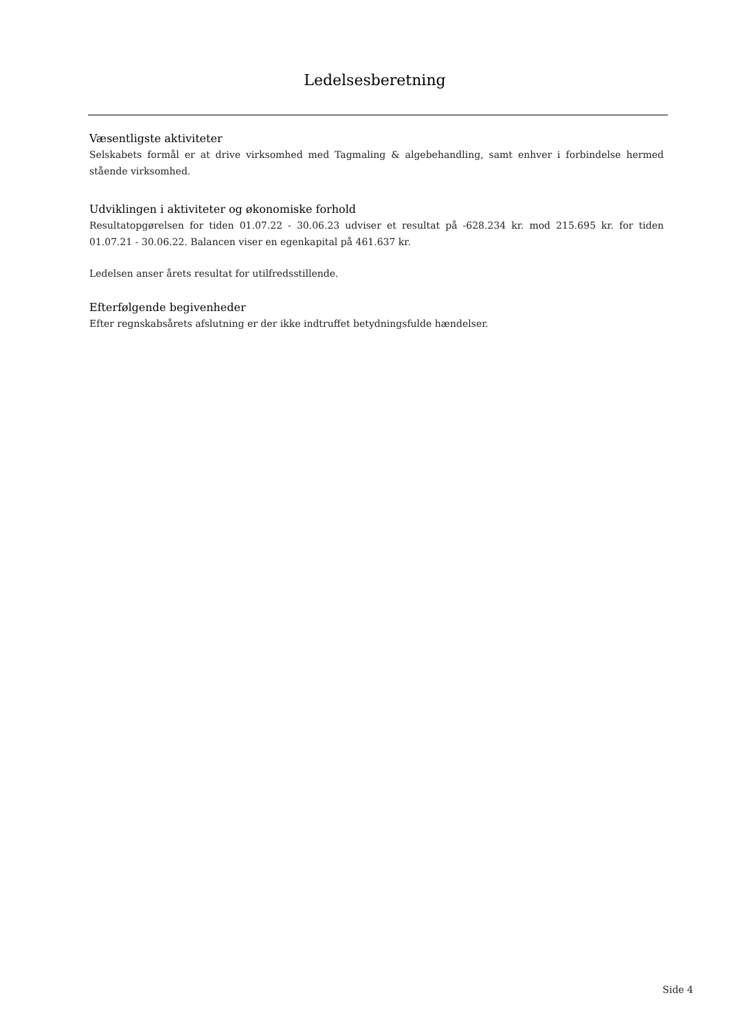Ledelsesberetning
Væsentligste aktiviteter
Selskabets formål er at drive virksomhed med Tagmaling & algebehandling, samt enhver i forbindelse hermed stående virksomhed.
Udviklingen i aktiviteter og økonomiske forhold
Resultatopgørelsen for tiden 01.07.22 - 30.06.23 udviser et resultat på -628.234 kr. mod 215.695 kr. for tiden 01.07.21 - 30.06.22. Balancen viser en egenkapital på 461.637 kr.
Ledelsen anser årets resultat for utilfredsstillende.
Efterfølgende begivenheder
Efter regnskabsårets afslutning er der ikke indtruffet betydningsfulde hændelser.
Side 4